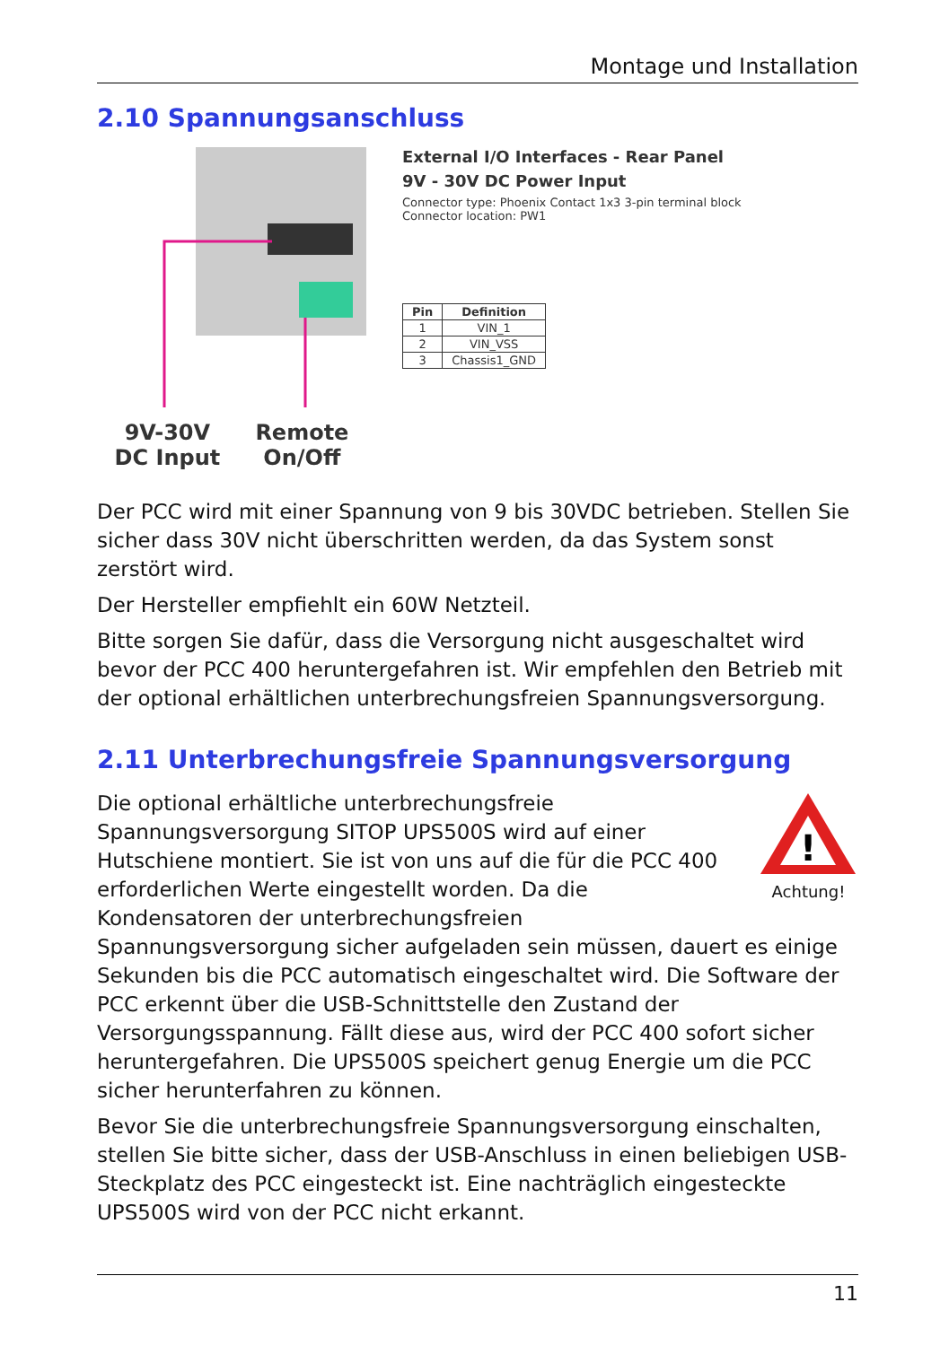Montage und Installation
2.10 Spannungsanschluss
9V-30V
DC Input
Remote
On/Off
External I/O Interfaces - Rear Panel
9V - 30V DC Power Input
Connector type: Phoenix Contact 1x3 3-pin terminal block
Connector location: PW1
| Pin | Definition |
| --- | --- |
| 1 | VIN_1 |
| 2 | VIN_VSS |
| 3 | Chassis1_GND |
Der PCC wird mit einer Spannung von 9 bis 30VDC betrieben. Stellen Sie sicher dass 30V nicht überschritten werden, da das System sonst zerstört wird.
Der Hersteller empfiehlt ein 60W Netzteil.
Bitte sorgen Sie dafür, dass die Versorgung nicht ausgeschaltet wird bevor der PCC 400 heruntergefahren ist. Wir empfehlen den Betrieb mit der optional erhältlichen unterbrechungsfreien Spannungsversorgung.
2.11 Unterbrechungsfreie Spannungsversorgung
!
Achtung!
Die optional erhältliche unterbrechungsfreie Spannungsversorgung SITOP UPS500S wird auf einer Hutschiene montiert. Sie ist von uns auf die für die PCC 400 erforderlichen Werte eingestellt worden. Da die Kondensatoren der unterbrechungsfreien Spannungsversorgung sicher aufgeladen sein müssen, dauert es einige Sekunden bis die PCC automatisch eingeschaltet wird. Die Software der PCC erkennt über die USB-Schnittstelle den Zustand der Versorgungsspannung. Fällt diese aus, wird der PCC 400 sofort sicher heruntergefahren. Die UPS500S speichert genug Energie um die PCC sicher herunterfahren zu können.
Bevor Sie die unterbrechungsfreie Spannungsversorgung einschalten, stellen Sie bitte sicher, dass der USB-Anschluss in einen beliebigen USB-Steckplatz des PCC eingesteckt ist. Eine nachträglich eingesteckte UPS500S wird von der PCC nicht erkannt.
11